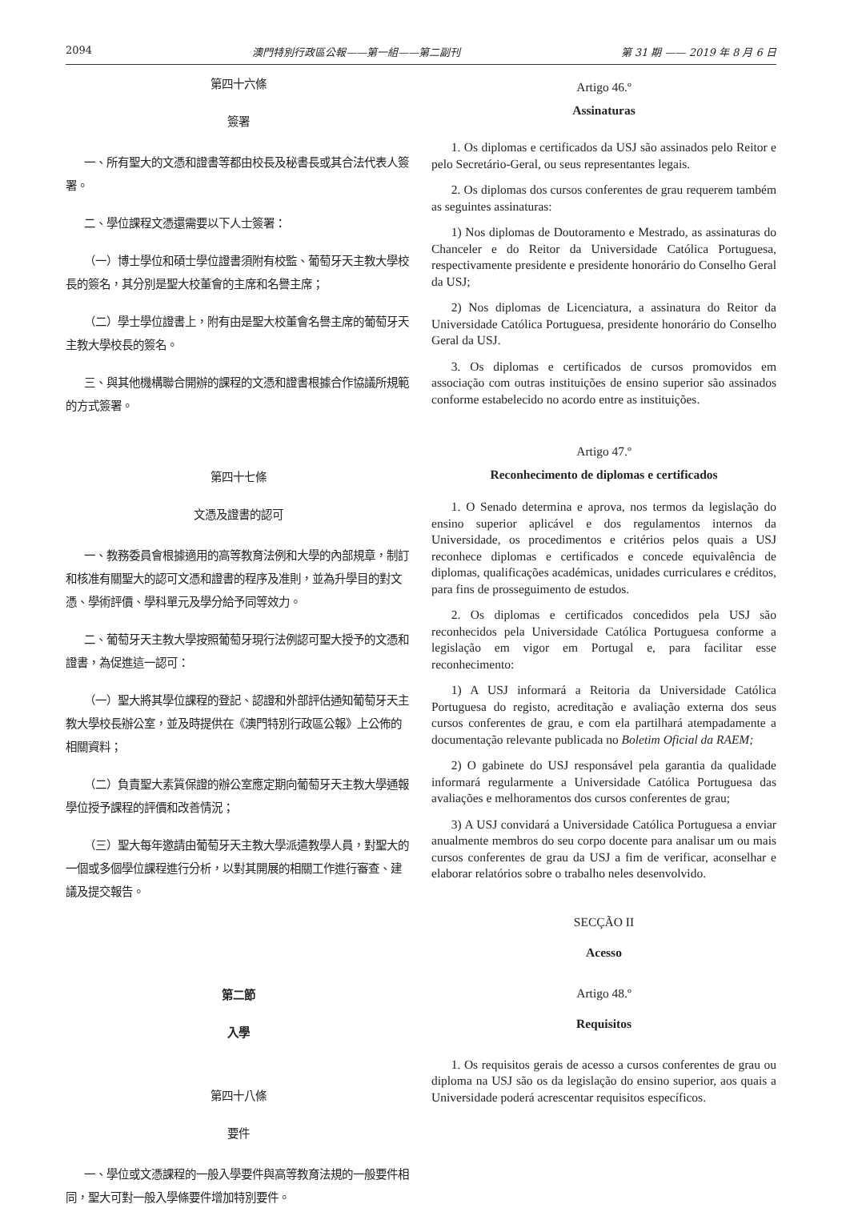2094 澳門特別行政區公報——第一組——第二副刊 第 31 期 —— 2019 年 8 月 6 日
第四十六條
簽署
一、所有聖大的文憑和證書等都由校長及秘書長或其合法代表人簽署。
二、學位課程文憑還需要以下人士簽署：
（一）博士學位和碩士學位證書須附有校監、葡萄牙天主教大學校長的簽名，其分別是聖大校董會的主席和名譽主席；
（二）學士學位證書上，附有由是聖大校董會名譽主席的葡萄牙天主教大學校長的簽名。
三、與其他機構聯合開辦的課程的文憑和證書根據合作協議所規範的方式簽署。
第四十七條
文憑及證書的認可
一、教務委員會根據適用的高等教育法例和大學的內部規章，制訂和核准有關聖大的認可文憑和證書的程序及准則，並為升學目的對文憑、學術評價、學科單元及學分給予同等效力。
二、葡萄牙天主教大學按照葡萄牙現行法例認可聖大授予的文憑和證書，為促進這一認可：
（一）聖大將其學位課程的登記、認證和外部評估通知葡萄牙天主教大學校長辦公室，並及時提供在《澳門特別行政區公報》上公佈的相關資料；
（二）負責聖大素質保證的辦公室應定期向葡萄牙天主教大學通報學位授予課程的評價和改善情況；
（三）聖大每年邀請由葡萄牙天主教大學派遣教學人員，對聖大的一個或多個學位課程進行分析，以對其開展的相關工作進行審查、建議及提交報告。
第二節
入學
第四十八條
要件
一、學位或文憑課程的一般入學要件與高等教育法規的一般要件相同，聖大可對一般入學條要件增加特別要件。
Artigo 46.º
Assinaturas
1. Os diplomas e certificados da USJ são assinados pelo Reitor e pelo Secretário-Geral, ou seus representantes legais.
2. Os diplomas dos cursos conferentes de grau requerem também as seguintes assinaturas:
1) Nos diplomas de Doutoramento e Mestrado, as assinaturas do Chanceler e do Reitor da Universidade Católica Portuguesa, respectivamente presidente e presidente honorário do Conselho Geral da USJ;
2) Nos diplomas de Licenciatura, a assinatura do Reitor da Universidade Católica Portuguesa, presidente honorário do Conselho Geral da USJ.
3. Os diplomas e certificados de cursos promovidos em associação com outras instituições de ensino superior são assinados conforme estabelecido no acordo entre as instituições.
Artigo 47.º
Reconhecimento de diplomas e certificados
1. O Senado determina e aprova, nos termos da legislação do ensino superior aplicável e dos regulamentos internos da Universidade, os procedimentos e critérios pelos quais a USJ reconhece diplomas e certificados e concede equivalência de diplomas, qualificações académicas, unidades curriculares e créditos, para fins de prosseguimento de estudos.
2. Os diplomas e certificados concedidos pela USJ são reconhecidos pela Universidade Católica Portuguesa conforme a legislação em vigor em Portugal e, para facilitar esse reconhecimento:
1) A USJ informará a Reitoria da Universidade Católica Portuguesa do registo, acreditação e avaliação externa dos seus cursos conferentes de grau, e com ela partilhará atempadamente a documentação relevante publicada no Boletim Oficial da RAEM;
2) O gabinete do USJ responsável pela garantia da qualidade informará regularmente a Universidade Católica Portuguesa das avaliações e melhoramentos dos cursos conferentes de grau;
3) A USJ convidará a Universidade Católica Portuguesa a enviar anualmente membros do seu corpo docente para analisar um ou mais cursos conferentes de grau da USJ a fim de verificar, aconselhar e elaborar relatórios sobre o trabalho neles desenvolvido.
SECÇÃO II
Acesso
Artigo 48.º
Requisitos
1. Os requisitos gerais de acesso a cursos conferentes de grau ou diploma na USJ são os da legislação do ensino superior, aos quais a Universidade poderá acrescentar requisitos específicos.